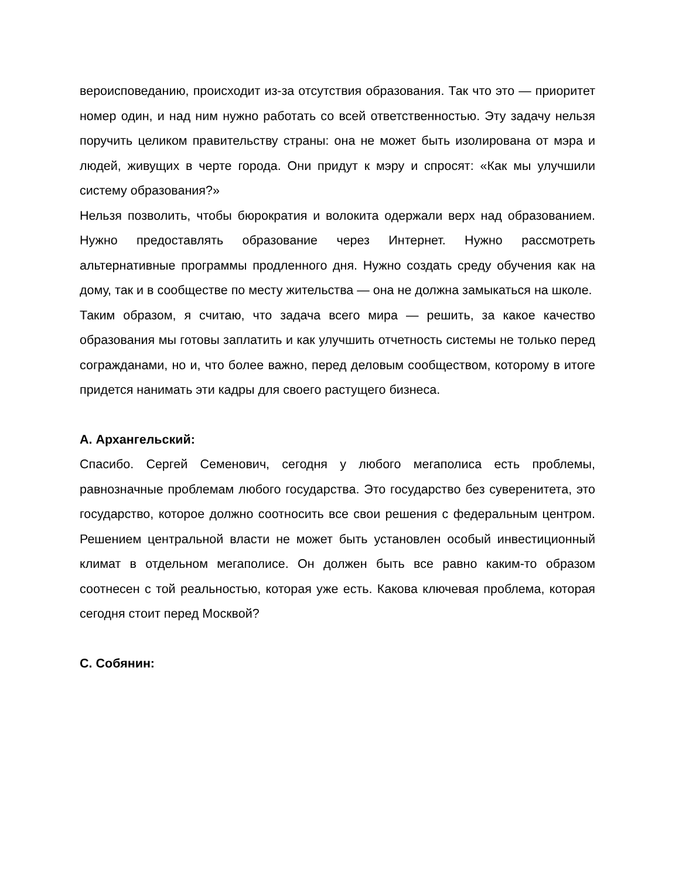вероисповеданию, происходит из-за отсутствия образования. Так что это — приоритет номер один, и над ним нужно работать со всей ответственностью. Эту задачу нельзя поручить целиком правительству страны: она не может быть изолирована от мэра и людей, живущих в черте города. Они придут к мэру и спросят: «Как мы улучшили систему образования?»
Нельзя позволить, чтобы бюрократия и волокита одержали верх над образованием. Нужно предоставлять образование через Интернет. Нужно рассмотреть альтернативные программы продленного дня. Нужно создать среду обучения как на дому, так и в сообществе по месту жительства — она не должна замыкаться на школе.
Таким образом, я считаю, что задача всего мира — решить, за какое качество образования мы готовы заплатить и как улучшить отчетность системы не только перед согражданами, но и, что более важно, перед деловым сообществом, которому в итоге придется нанимать эти кадры для своего растущего бизнеса.
А. Архангельский:
Спасибо. Сергей Семенович, сегодня у любого мегаполиса есть проблемы, равнозначные проблемам любого государства. Это государство без суверенитета, это государство, которое должно соотносить все свои решения с федеральным центром. Решением центральной власти не может быть установлен особый инвестиционный климат в отдельном мегаполисе. Он должен быть все равно каким-то образом соотнесен с той реальностью, которая уже есть. Какова ключевая проблема, которая сегодня стоит перед Москвой?
С. Собянин: